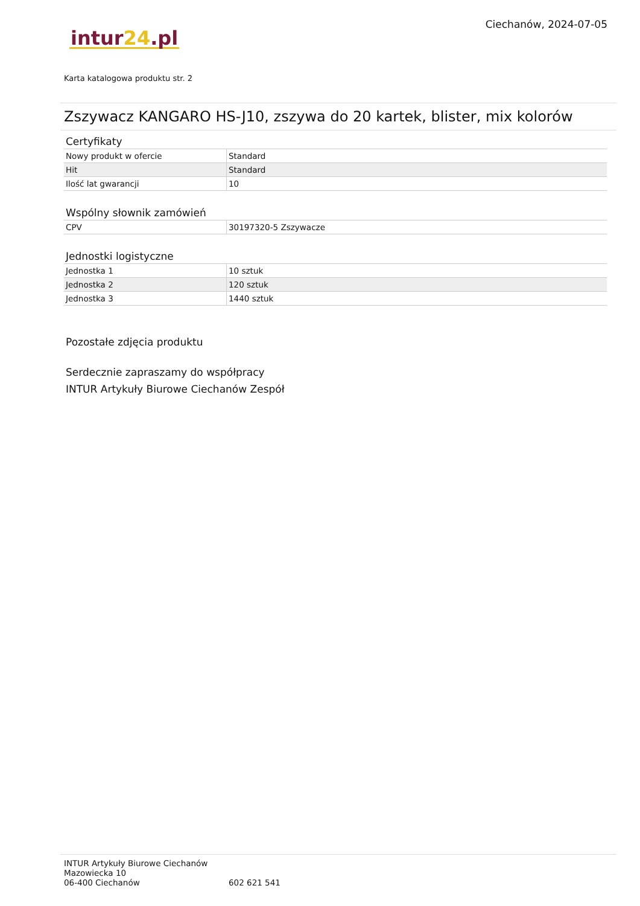Ciechanów, 2024-07-05
intur 24.pl
Karta katalogowa produktu str. 2
Zszywacz KANGARO HS-J10, zszywa do 20 kartek, blister, mix kolorów
Certyfikaty
| Nowy produkt w ofercie | Standard |
| Hit | Standard |
| Ilość lat gwarancji | 10 |
Wspólny słownik zamówień
| CPV | 30197320-5 Zszywacze |
Jednostki logistyczne
| Jednostka 1 | 10 sztuk |
| Jednostka 2 | 120 sztuk |
| Jednostka 3 | 1440 sztuk |
Pozostałe zdjęcia produktu
Serdecznie zapraszamy do współpracy
INTUR Artykuły Biurowe Ciechanów Zespół
INTUR Artykuły Biurowe Ciechanów
Mazowiecka 10
06-400 Ciechanów 602 621 541